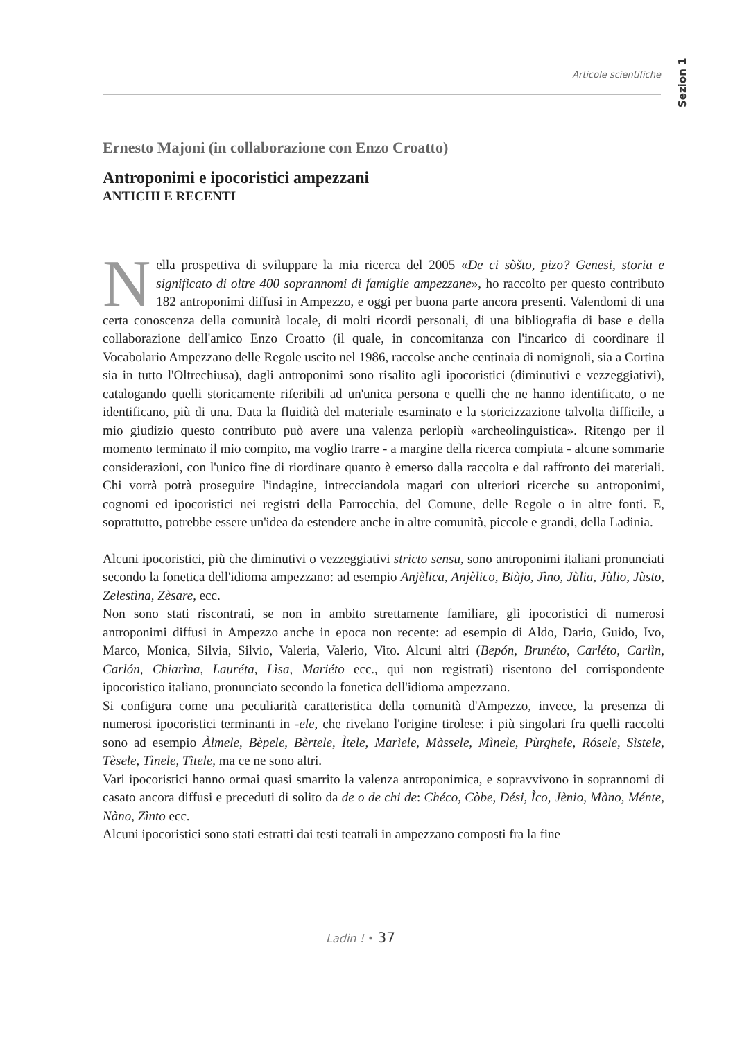Articole scientifiche
Sezion 1
Ernesto Majoni (in collaborazione con Enzo Croatto)
Antroponimi e ipocoristici ampezzani
ANTICHI E RECENTI
Nella prospettiva di sviluppare la mia ricerca del 2005 «De ci sòšto, pizo? Genesi, storia e significato di oltre 400 soprannomi di famiglie ampezzane», ho raccolto per questo contributo 182 antroponimi diffusi in Ampezzo, e oggi per buona parte ancora presenti. Valendomi di una certa conoscenza della comunità locale, di molti ricordi personali, di una bibliografia di base e della collaborazione dell'amico Enzo Croatto (il quale, in concomitanza con l'incarico di coordinare il Vocabolario Ampezzano delle Regole uscito nel 1986, raccolse anche centinaia di nomignoli, sia a Cortina sia in tutto l'Oltrechiusa), dagli antroponimi sono risalito agli ipocoristici (diminutivi e vezzeggiativi), catalogando quelli storicamente riferibili ad un'unica persona e quelli che ne hanno identificato, o ne identificano, più di una. Data la fluidità del materiale esaminato e la storicizzazione talvolta difficile, a mio giudizio questo contributo può avere una valenza perlopiù «archeolinguistica». Ritengo per il momento terminato il mio compito, ma voglio trarre - a margine della ricerca compiuta - alcune sommarie considerazioni, con l'unico fine di riordinare quanto è emerso dalla raccolta e dal raffronto dei materiali. Chi vorrà potrà proseguire l'indagine, intrecciandola magari con ulteriori ricerche su antroponimi, cognomi ed ipocoristici nei registri della Parrocchia, del Comune, delle Regole o in altre fonti. E, soprattutto, potrebbe essere un'idea da estendere anche in altre comunità, piccole e grandi, della Ladinia.
Alcuni ipocoristici, più che diminutivi o vezzeggiativi stricto sensu, sono antroponimi italiani pronunciati secondo la fonetica dell'idioma ampezzano: ad esempio Anjèlica, Anjèlico, Biàjo, Jìno, Jùlia, Jùlio, Jùsto, Zelestìna, Zèsare, ecc.
Non sono stati riscontrati, se non in ambito strettamente familiare, gli ipocoristici di numerosi antroponimi diffusi in Ampezzo anche in epoca non recente: ad esempio di Aldo, Dario, Guido, Ivo, Marco, Monica, Silvia, Silvio, Valeria, Valerio, Vito. Alcuni altri (Bepón, Brunéto, Carléto, Carlìn, Carlón, Chiarìna, Lauréta, Lìsa, Mariéto ecc., qui non registrati) risentono del corrispondente ipocoristico italiano, pronunciato secondo la fonetica dell'idioma ampezzano.
Si configura come una peculiarità caratteristica della comunità d'Ampezzo, invece, la presenza di numerosi ipocoristici terminanti in -ele, che rivelano l'origine tirolese: i più singolari fra quelli raccolti sono ad esempio Àlmele, Bèpele, Bèrtele, Ìtele, Marìele, Màssele, Mìnele, Pùrghele, Rósele, Sìstele, Tèsele, Tìnele, Tìtele, ma ce ne sono altri.
Vari ipocoristici hanno ormai quasi smarrito la valenza antroponimica, e sopravvivono in soprannomi di casato ancora diffusi e preceduti di solito da de o de chi de: Chéco, Còbe, Dési, Ìco, Jènio, Màno, Ménte, Nàno, Zìnto ecc.
Alcuni ipocoristici sono stati estratti dai testi teatrali in ampezzano composti fra la fine
Ladin ! • 37